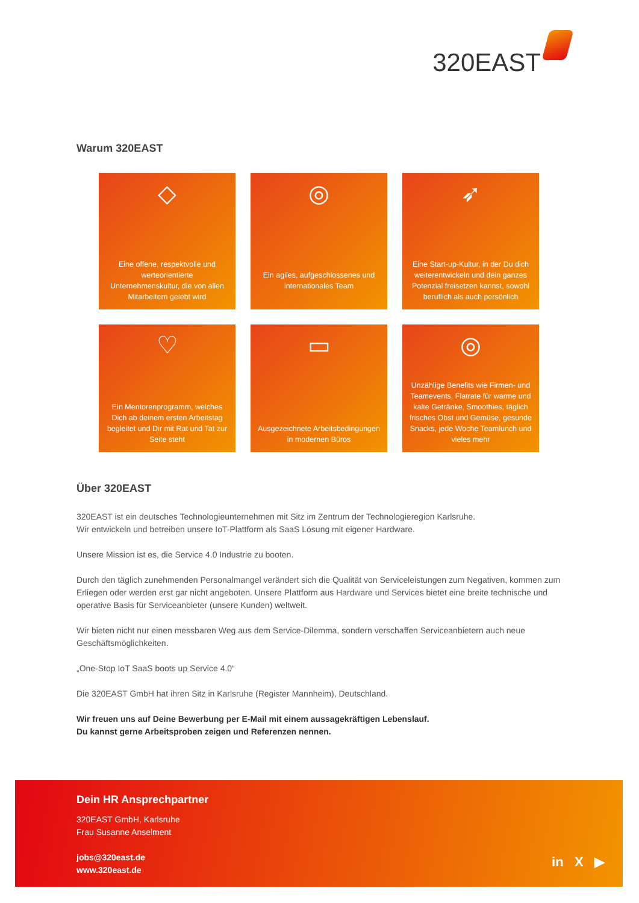320EAST
Warum 320EAST
◇
Eine offene, respektvolle und werteorientierte Unternehmenskultur, die von allen Mitarbeitern gelebt wird
◎
Ein agiles, aufgeschlossenes und internationales Team
➶
Eine Start-up-Kultur, in der Du dich weiterentwickeln und dein ganzes Potenzial freisetzen kannst, sowohl beruflich als auch persönlich
♡
Ein Mentorenprogramm, welches Dich ab deinem ersten Arbeitstag begleitet und Dir mit Rat und Tat zur Seite steht
▭
Ausgezeichnete Arbeitsbedingungen in modernen Büros
◎
Unzählige Benefits wie Firmen- und Teamevents, Flatrate für warme und kalte Getränke, Smoothies, täglich frisches Obst und Gemüse, gesunde Snacks, jede Woche Teamlunch und vieles mehr
Über 320EAST
320EAST ist ein deutsches Technologieunternehmen mit Sitz im Zentrum der Technologieregion Karlsruhe.
Wir entwickeln und betreiben unsere IoT-Plattform als SaaS Lösung mit eigener Hardware.
Unsere Mission ist es, die Service 4.0 Industrie zu booten.
Durch den täglich zunehmenden Personalmangel verändert sich die Qualität von Serviceleistungen zum Negativen, kommen zum Erliegen oder werden erst gar nicht angeboten. Unsere Plattform aus Hardware und Services bietet eine breite technische und operative Basis für Serviceanbieter (unsere Kunden) weltweit.
Wir bieten nicht nur einen messbaren Weg aus dem Service-Dilemma, sondern verschaffen Serviceanbietern auch neue Geschäftsmöglichkeiten.
„One-Stop IoT SaaS boots up Service 4.0“
Die 320EAST GmbH hat ihren Sitz in Karlsruhe (Register Mannheim), Deutschland.
Wir freuen uns auf Deine Bewerbung per E-Mail mit einem aussagekräftigen Lebenslauf.
Du kannst gerne Arbeitsproben zeigen und Referenzen nennen.
Dein HR Ansprechpartner
320EAST GmbH, Karlsruhe
Frau Susanne Anselment
jobs@320east.de
www.320east.de
in X ▶